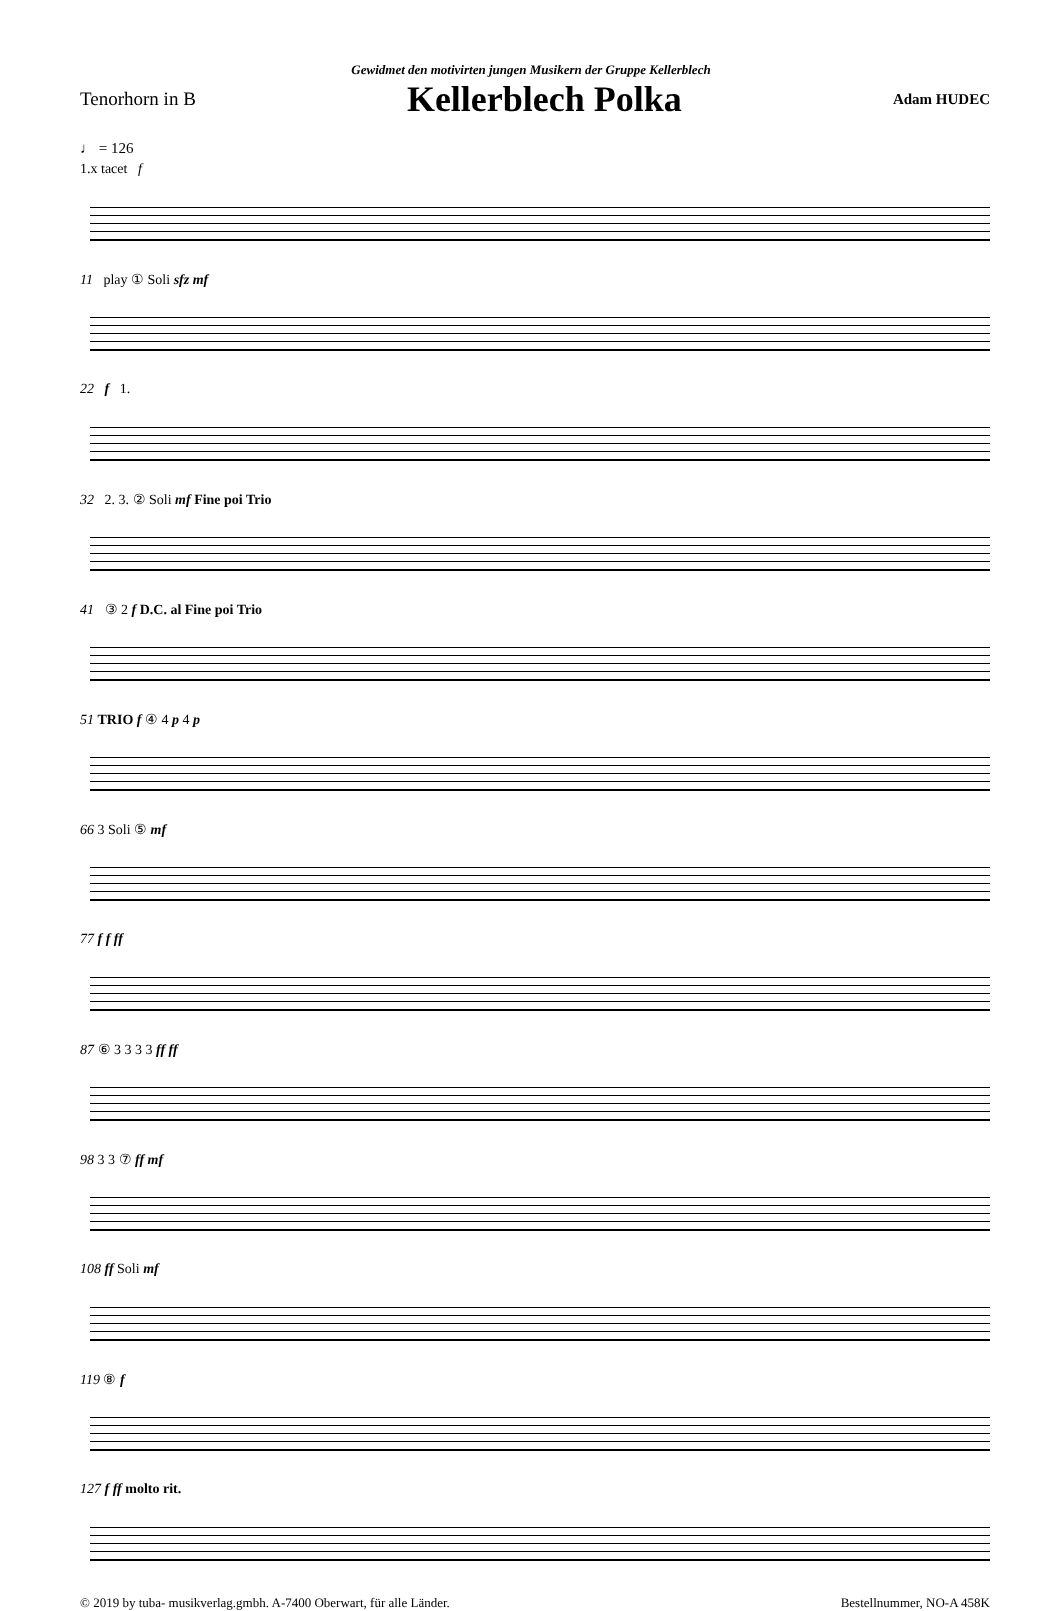Gewidmet den motivirten jungen Musikern der Gruppe Kellerblech
Tenorhorn in B Kellerblech Polka Adam HUDEC
♩ = 126
1.x tacet f
11 play ① Soli sfz mf
22 f 1.
32 2. 3. ② Soli mf Fine poi Trio
41 ③ 2 f D.C. al Fine poi Trio
51 TRIO f ④ 4 p 4 p
66 3 Soli ⑤ mf
77 f f ff
87 ⑥ 3 3 3 3 ff ff
98 3 3 ⑦ ff mf
108 ff Soli mf
119 ⑧ f
127 f ff molto rit.
© 2019 by tuba- musikverlag.gmbh. A-7400 Oberwart, für alle Länder. Bestellnummer, NO-A 458K